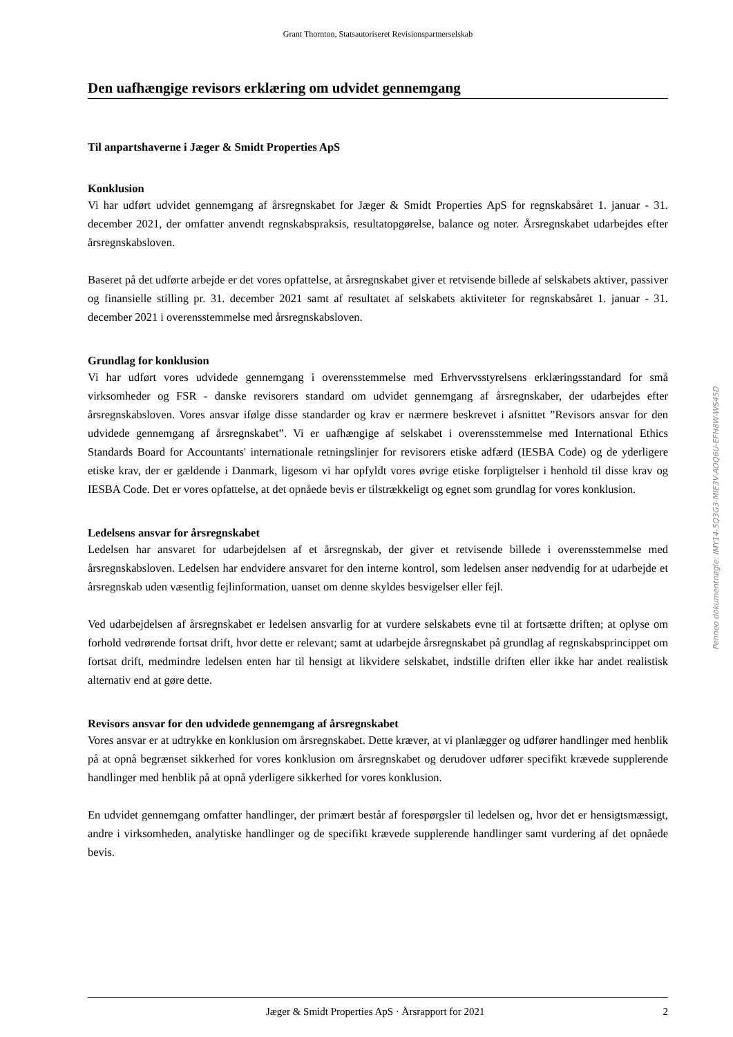Grant Thornton, Statsautoriseret Revisionspartnerselskab
Den uafhængige revisors erklæring om udvidet gennemgang
Til anpartshaverne i Jæger & Smidt Properties ApS
Konklusion
Vi har udført udvidet gennemgang af årsregnskabet for Jæger & Smidt Properties ApS for regnskabsåret 1. januar - 31. december 2021, der omfatter anvendt regnskabspraksis, resultatopgørelse, balance og noter. Årsregnskabet udarbejdes efter årsregnskabsloven.
Baseret på det udførte arbejde er det vores opfattelse, at årsregnskabet giver et retvisende billede af selskabets aktiver, passiver og finansielle stilling pr. 31. december 2021 samt af resultatet af selskabets aktiviteter for regnskabsåret 1. januar - 31. december 2021 i overensstemmelse med årsregnskabsloven.
Grundlag for konklusion
Vi har udført vores udvidede gennemgang i overensstemmelse med Erhvervsstyrelsens erklæringsstandard for små virksomheder og FSR - danske revisorers standard om udvidet gennemgang af årsregnskaber, der udarbejdes efter årsregnskabsloven. Vores ansvar ifølge disse standarder og krav er nærmere beskrevet i afsnittet ”Revisors ansvar for den udvidede gennemgang af årsregnskabet”. Vi er uafhængige af selskabet i overensstemmelse med International Ethics Standards Board for Accountants' internationale retningslinjer for revisorers etiske adfærd (IESBA Code) og de yderligere etiske krav, der er gældende i Danmark, ligesom vi har opfyldt vores øvrige etiske forpligtelser i henhold til disse krav og IESBA Code. Det er vores opfattelse, at det opnåede bevis er tilstrækkeligt og egnet som grundlag for vores konklusion.
Ledelsens ansvar for årsregnskabet
Ledelsen har ansvaret for udarbejdelsen af et årsregnskab, der giver et retvisende billede i overensstemmelse med årsregnskabsloven. Ledelsen har endvidere ansvaret for den interne kontrol, som ledelsen anser nødvendig for at udarbejde et årsregnskab uden væsentlig fejlinformation, uanset om denne skyldes besvigelser eller fejl.
Ved udarbejdelsen af årsregnskabet er ledelsen ansvarlig for at vurdere selskabets evne til at fortsætte driften; at oplyse om forhold vedrørende fortsat drift, hvor dette er relevant; samt at udarbejde årsregnskabet på grundlag af regnskabsprincippet om fortsat drift, medmindre ledelsen enten har til hensigt at likvidere selskabet, indstille driften eller ikke har andet realistisk alternativ end at gøre dette.
Revisors ansvar for den udvidede gennemgang af årsregnskabet
Vores ansvar er at udtrykke en konklusion om årsregnskabet. Dette kræver, at vi planlægger og udfører handlinger med henblik på at opnå begrænset sikkerhed for vores konklusion om årsregnskabet og derudover udfører specifikt krævede supplerende handlinger med henblik på at opnå yderligere sikkerhed for vores konklusion.
En udvidet gennemgang omfatter handlinger, der primært består af forespørgsler til ledelsen og, hvor det er hensigtsmæssigt, andre i virksomheden, analytiske handlinger og de specifikt krævede supplerende handlinger samt vurdering af det opnåede bevis.
Jæger & Smidt Properties ApS · Årsrapport for 2021 2
Penneo dokumentnøgle: IMY14-5Q3G3-MIE3V-AOQ6U-EFH8W-WS45D